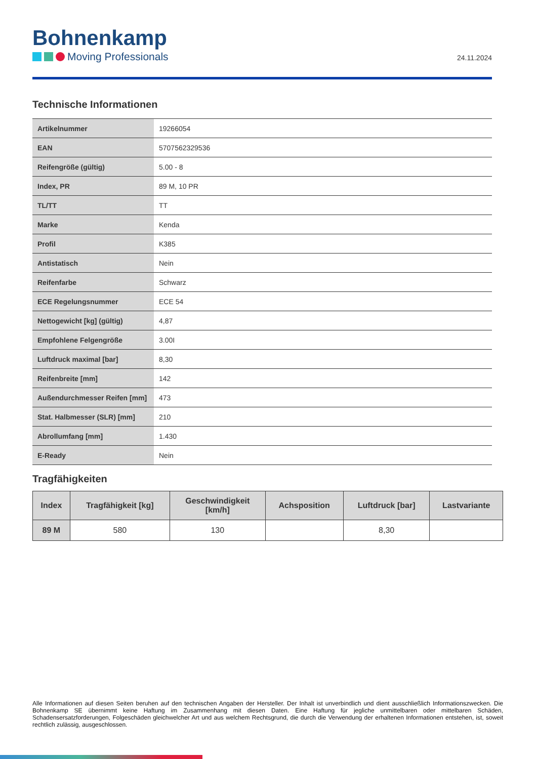Bohnenkamp
Moving Professionals
24.11.2024
Technische Informationen
| Artikelnummer | 19266054 |
| EAN | 5707562329536 |
| Reifengröße (gültig) | 5.00 - 8 |
| Index, PR | 89 M, 10 PR |
| TL/TT | TT |
| Marke | Kenda |
| Profil | K385 |
| Antistatisch | Nein |
| Reifenfarbe | Schwarz |
| ECE Regelungsnummer | ECE 54 |
| Nettogewicht [kg] (gültig) | 4,87 |
| Empfohlene Felgengröße | 3.00I |
| Luftdruck maximal [bar] | 8,30 |
| Reifenbreite [mm] | 142 |
| Außendurchmesser Reifen [mm] | 473 |
| Stat. Halbmesser (SLR) [mm] | 210 |
| Abrollumfang [mm] | 1.430 |
| E-Ready | Nein |
Tragfähigkeiten
| Index | Tragfähigkeit [kg] | Geschwindigkeit [km/h] | Achsposition | Luftdruck [bar] | Lastvariante |
| --- | --- | --- | --- | --- | --- |
| 89 M | 580 | 130 | | 8,30 | |
Alle Informationen auf diesen Seiten beruhen auf den technischen Angaben der Hersteller. Der Inhalt ist unverbindlich und dient ausschließlich Informationszwecken. Die Bohnenkamp SE übernimmt keine Haftung im Zusammenhang mit diesen Daten. Eine Haftung für jegliche unmittelbaren oder mittelbaren Schäden, Schadensersatzforderungen, Folgeschäden gleichwelcher Art und aus welchem Rechtsgrund, die durch die Verwendung der erhaltenen Informationen entstehen, ist, soweit rechtlich zulässig, ausgeschlossen.